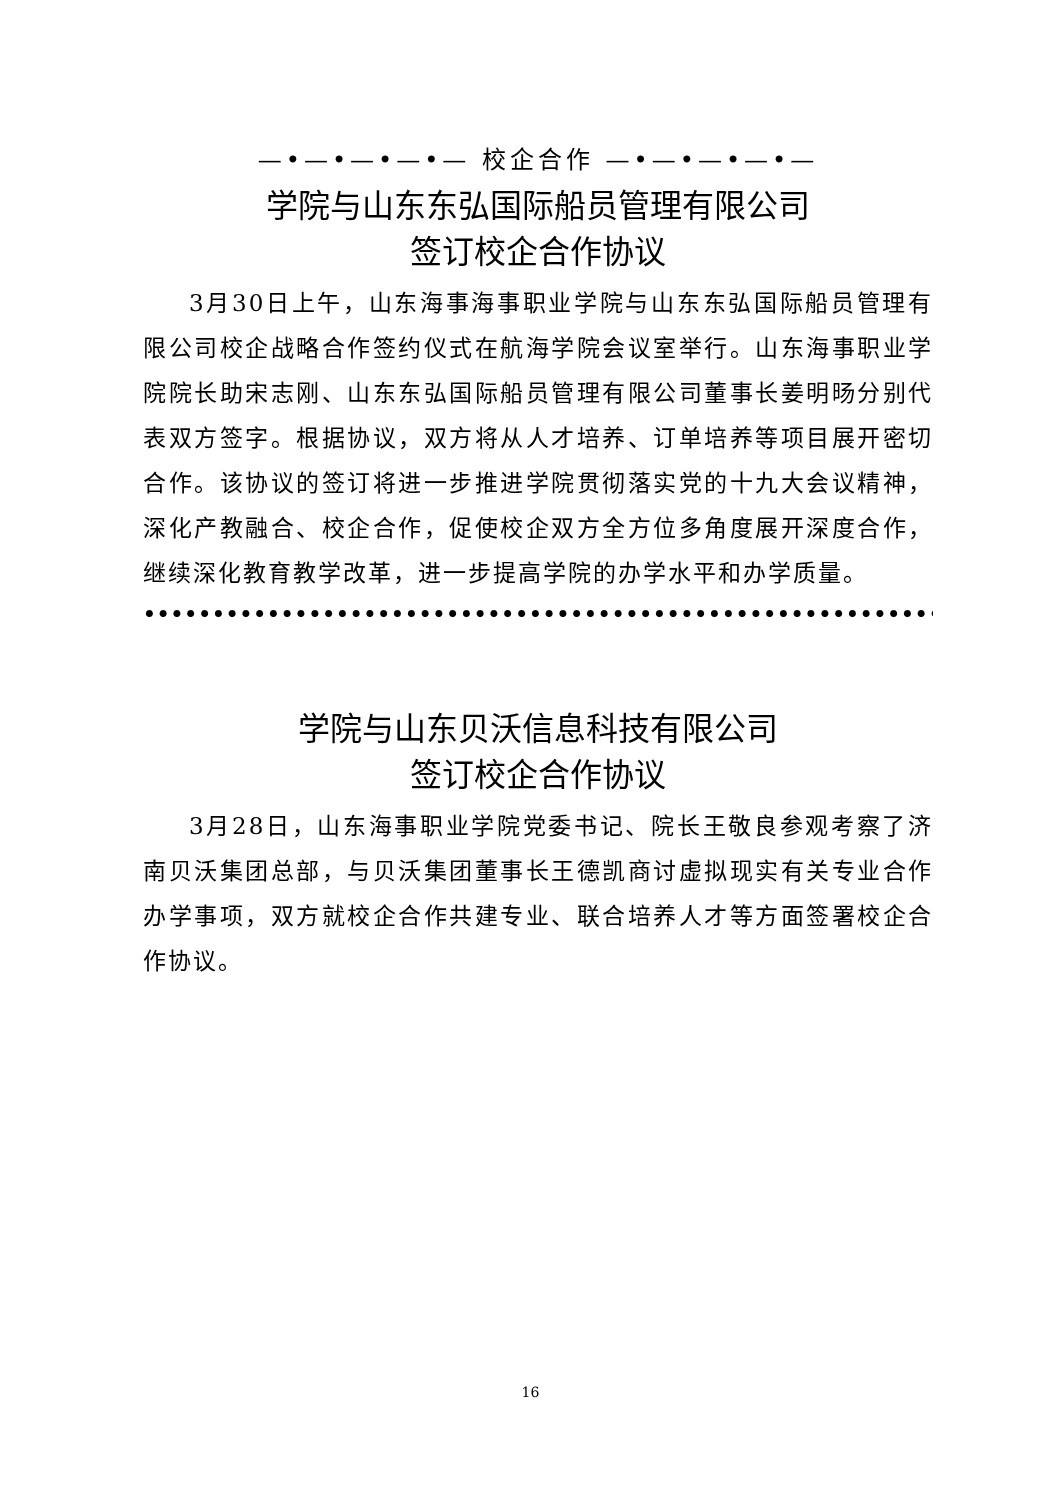—•—•—•—•— 校企合作 —•—•—•—•—
学院与山东东弘国际船员管理有限公司
签订校企合作协议
3月30日上午，山东海事海事职业学院与山东东弘国际船员管理有限公司校企战略合作签约仪式在航海学院会议室举行。山东海事职业学院院长助宋志刚、山东东弘国际船员管理有限公司董事长姜明旸分别代表双方签字。根据协议，双方将从人才培养、订单培养等项目展开密切合作。该协议的签订将进一步推进学院贯彻落实党的十九大会议精神，深化产教融合、校企合作，促使校企双方全方位多角度展开深度合作，继续深化教育教学改革，进一步提高学院的办学水平和办学质量。
••••••••••••••••••••••••••••••••••••••••••••••••••••••••••••••••••••••••••
学院与山东贝沃信息科技有限公司
签订校企合作协议
3月28日，山东海事职业学院党委书记、院长王敬良参观考察了济南贝沃集团总部，与贝沃集团董事长王德凯商讨虚拟现实有关专业合作办学事项，双方就校企合作共建专业、联合培养人才等方面签署校企合作协议。
16